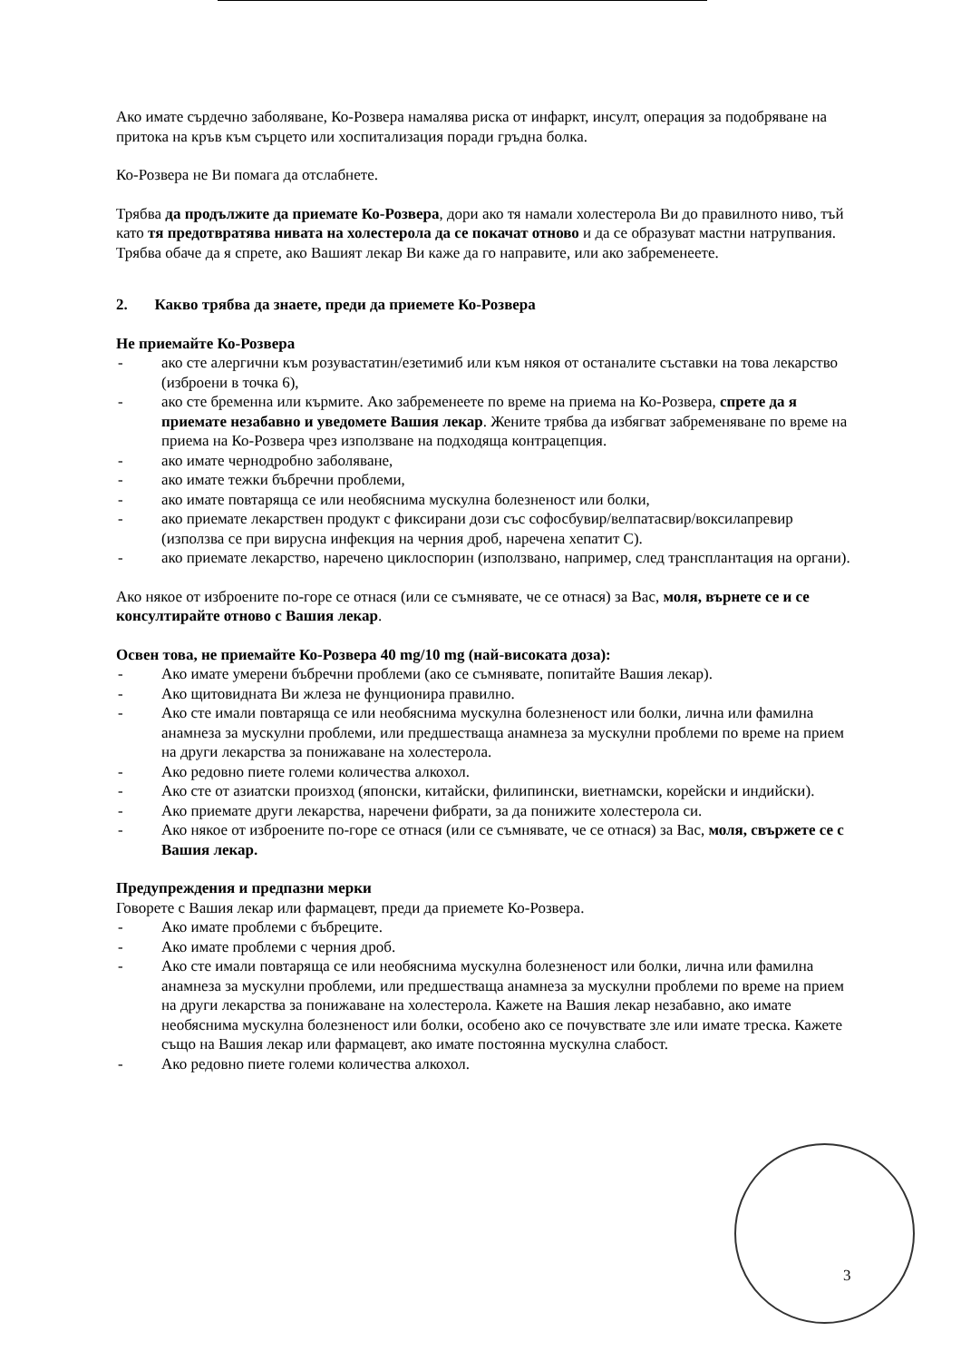Ако имате сърдечно заболяване, Ко-Розвера намалява риска от инфаркт, инсулт, операция за подобряване на притока на кръв към сърцето или хоспитализация поради гръдна болка.
Ко-Розвера не Ви помага да отслабнете.
Трябва да продължите да приемате Ко-Розвера, дори ако тя намали холестерола Ви до правилното ниво, тъй като тя предотвратява нивата на холестерола да се покачат отново и да се образуват мастни натрупвания. Трябва обаче да я спрете, ако Вашият лекар Ви каже да го направите, или ако забременеете.
2. Какво трябва да знаете, преди да приемете Ко-Розвера
Не приемайте Ко-Розвера
- ако сте алергични към розувастатин/езетимиб или към някоя от останалите съставки на това лекарство (изброени в точка 6),
- ако сте бременна или кърмите. Ако забременеете по време на приема на Ко-Розвера, спрете да я приемате незабавно и уведомете Вашия лекар. Жените трябва да избягват забременяване по време на приема на Ко-Розвера чрез използване на подходяща контрацепция.
- ако имате чернодробно заболяване,
- ако имате тежки бъбречни проблеми,
- ако имате повтаряща се или необяснима мускулна болезненост или болки,
- ако приемате лекарствен продукт с фиксирани дози със софосбувир/велпатасвир/воксилапревир (използва се при вирусна инфекция на черния дроб, наречена хепатит С).
- ако приемате лекарство, наречено циклоспорин (използвано, например, след трансплантация на органи).
Ако някое от изброените по-горе се отнася (или се съмнявате, че се отнася) за Вас, моля, върнете се и се консултирайте отново с Вашия лекар.
Освен това, не приемайте Ко-Розвера 40 mg/10 mg (най-високата доза):
- Ако имате умерени бъбречни проблеми (ако се съмнявате, попитайте Вашия лекар).
- Ако щитовидната Ви жлеза не фунционира правилно.
- Ако сте имали повтаряща се или необяснима мускулна болезненост или болки, лична или фамилна анамнеза за мускулни проблеми, или предшестваща анамнеза за мускулни проблеми по време на прием на други лекарства за понижаване на холестерола.
- Ако редовно пиете големи количества алкохол.
- Ако сте от азиатски произход (японски, китайски, филипински, виетнамски, корейски и индийски).
- Ако приемате други лекарства, наречени фибрати, за да понижите холестерола си.
- Ако някое от изброените по-горе се отнася (или се съмнявате, че се отнася) за Вас, моля, свържете се с Вашия лекар.
Предупреждения и предпазни мерки
Говорете с Вашия лекар или фармацевт, преди да приемете Ко-Розвера.
- Ако имате проблеми с бъбреците.
- Ако имате проблеми с черния дроб.
- Ако сте имали повтаряща се или необяснима мускулна болезненост или болки, лична или фамилна анамнеза за мускулни проблеми, или предшестваща анамнеза за мускулни проблеми по време на прием на други лекарства за понижаване на холестерола. Кажете на Вашия лекар незабавно, ако имате необяснима мускулна болезненост или болки, особено ако се почувствате зле или имате треска. Кажете също на Вашия лекар или фармацевт, ако имате постоянна мускулна слабост.
- Ако редовно пиете големи количества алкохол.
3